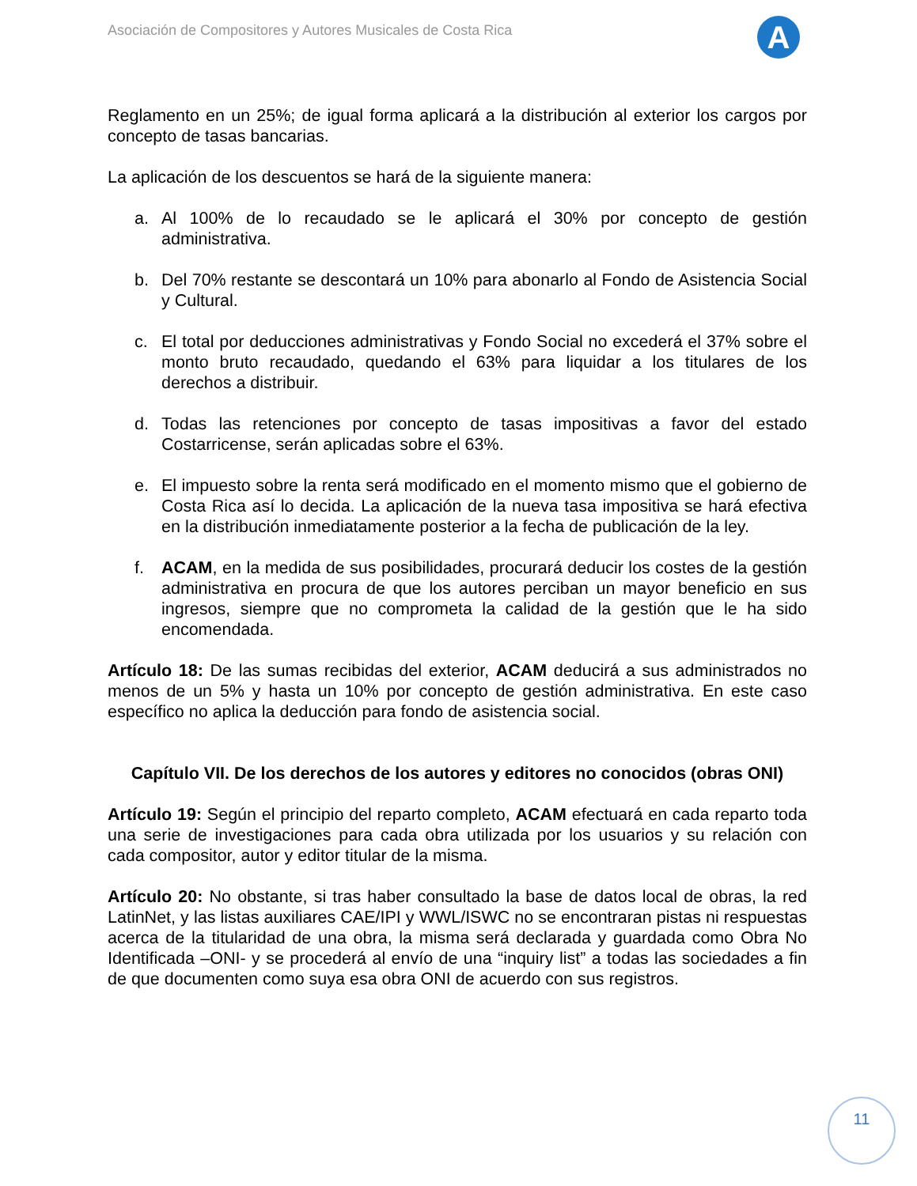Asociación de Compositores y Autores Musicales de Costa Rica
A
Reglamento en un 25%; de igual forma aplicará a la distribución al exterior los cargos por concepto de tasas bancarias.
La aplicación de los descuentos se hará de la siguiente manera:
a. Al 100% de lo recaudado se le aplicará el 30% por concepto de gestión administrativa.
b. Del 70% restante se descontará un 10% para abonarlo al Fondo de Asistencia Social y Cultural.
c. El total por deducciones administrativas y Fondo Social no excederá el 37% sobre el monto bruto recaudado, quedando el 63% para liquidar a los titulares de los derechos a distribuir.
d. Todas las retenciones por concepto de tasas impositivas a favor del estado Costarricense, serán aplicadas sobre el 63%.
e. El impuesto sobre la renta será modificado en el momento mismo que el gobierno de Costa Rica así lo decida. La aplicación de la nueva tasa impositiva se hará efectiva en la distribución inmediatamente posterior a la fecha de publicación de la ley.
f. ACAM, en la medida de sus posibilidades, procurará deducir los costes de la gestión administrativa en procura de que los autores perciban un mayor beneficio en sus ingresos, siempre que no comprometa la calidad de la gestión que le ha sido encomendada.
Artículo 18: De las sumas recibidas del exterior, ACAM deducirá a sus administrados no menos de un 5% y hasta un 10% por concepto de gestión administrativa. En este caso específico no aplica la deducción para fondo de asistencia social.
Capítulo VII. De los derechos de los autores y editores no conocidos (obras ONI)
Artículo 19: Según el principio del reparto completo, ACAM efectuará en cada reparto toda una serie de investigaciones para cada obra utilizada por los usuarios y su relación con cada compositor, autor y editor titular de la misma.
Artículo 20: No obstante, si tras haber consultado la base de datos local de obras, la red LatinNet, y las listas auxiliares CAE/IPI y WWL/ISWC no se encontraran pistas ni respuestas acerca de la titularidad de una obra, la misma será declarada y guardada como Obra No Identificada –ONI- y se procederá al envío de una “inquiry list” a todas las sociedades a fin de que documenten como suya esa obra ONI de acuerdo con sus registros.
11